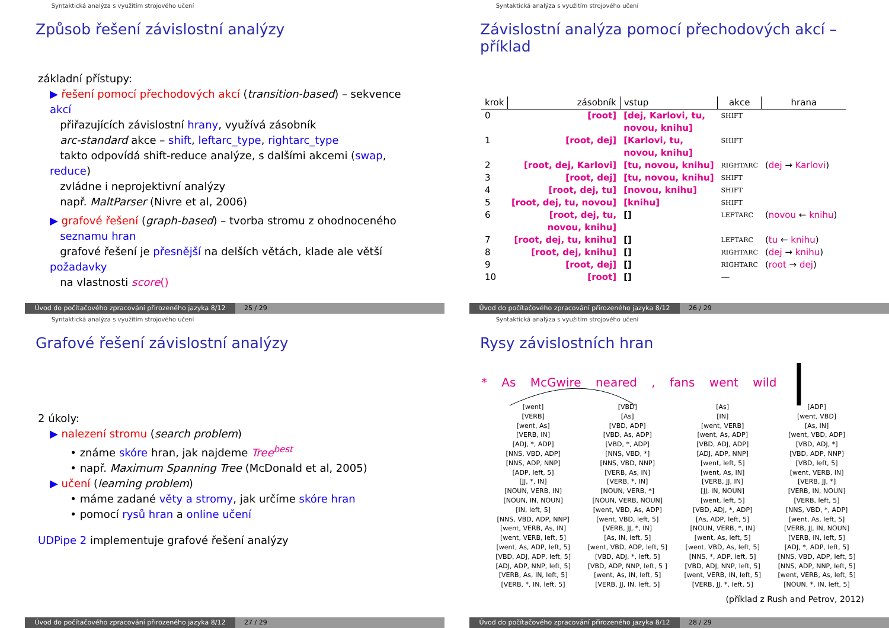Syntaktická analýza s využitím strojového učení
Způsob řešení závislostní analýzy
základní přístupy:
▶ řešení pomocí přechodových akcí (transition-based) – sekvence akcí
přiřazujících závislostní hrany, využívá zásobník
arc-standard akce – shift, leftarc_type, rightarc_type
takto odpovídá shift-reduce analýze, s dalšími akcemi (swap, reduce)
zvládne i neprojektivní analýzy
např. MaltParser (Nivre et al, 2006)
▶ grafové řešení (graph-based) – tvorba stromu z ohodnoceného
seznamu hran
grafové řešení je přesnější na delších větách, klade ale větší požadavky
na vlastnosti score()
Úvod do počítačového zpracování přirozeného jazyka 8/12 25 / 29
Syntaktická analýza s využitím strojového učení
Závislostní analýza pomocí přechodových akcí – příklad
| krok | zásobník | vstup | akce | hrana |
| --- | --- | --- | --- | --- |
| 0 | [root] | [dej, Karlovi, tu, novou, knihu] | SHIFT | |
| 1 | [root, dej] | [Karlovi, tu, novou, knihu] | SHIFT | |
| 2 | [root, dej, Karlovi] | [tu, novou, knihu] | RIGHTARC | ( dej → Karlovi ) |
| 3 | [root, dej] | [tu, novou, knihu] | SHIFT | |
| 4 | [root, dej, tu] | [novou, knihu] | SHIFT | |
| 5 | [root, dej, tu, novou] | [knihu] | SHIFT | |
| 6 | [root, dej, tu, novou, knihu] | [] | LEFTARC | ( novou ← knihu ) |
| 7 | [root, dej, tu, knihu] | [] | LEFTARC | ( tu ← knihu ) |
| 8 | [root, dej, knihu] | [] | RIGHTARC | ( dej → knihu ) |
| 9 | [root, dej] | [] | RIGHTARC | ( root → dej ) |
| 10 | [root] | [] | — | |
Úvod do počítačového zpracování přirozeného jazyka 8/12 26 / 29
Syntaktická analýza s využitím strojového učení
Grafové řešení závislostní analýzy
2 úkoly:
▶ nalezení stromu (search problem)
• známe skóre hran, jak najdeme Tree<sup>best</sup>
• např. Maximum Spanning Tree (McDonald et al, 2005)
▶ učení (learning problem)
• máme zadané věty a stromy, jak určíme skóre hran
• pomocí rysů hran a online učení
UDPipe 2 implementuje grafové řešení analýzy
Úvod do počítačového zpracování přirozeného jazyka 8/12 27 / 29
Syntaktická analýza s využitím strojového učení
Rysy závislostních hran
* As McGwire neared , fans went wild
[went]
[VERB]
[went, As]
[VERB, IN]
[ADJ, *, ADP]
[NNS, VBD, ADP]
[NNS, ADP, NNP]
[ADP, left, 5]
[JJ, *, IN]
[NOUN, VERB, IN]
[NOUN, IN, NOUN]
[IN, left, 5]
[NNS, VBD, ADP, NNP]
[went, VERB, As, IN]
[went, VERB, left, 5]
[went, As, ADP, left, 5]
[VBD, ADJ, ADP, left, 5]
[ADJ, ADP, NNP, left, 5]
[VERB, As, IN, left, 5]
[VERB, *, IN, left, 5]
[VBD]
[As]
[VBD, ADP]
[VBD, As, ADP]
[VBD, *, ADP]
[NNS, VBD, *]
[NNS, VBD, NNP]
[VERB, As, IN]
[VERB, *, IN]
[NOUN, VERB, *]
[NOUN, VERB, NOUN]
[went, VBD, As, ADP]
[went, VBD, left, 5]
[VERB, JJ, *, IN]
[As, IN, left, 5]
[went, VBD, ADP, left, 5]
[VBD, ADJ, *, left, 5]
[VBD, ADP, NNP, left, 5 ]
[went, As, IN, left, 5]
[VERB, JJ, IN, left, 5]
[As]
[IN]
[went, VERB]
[went, As, ADP]
[VBD, ADJ, ADP]
[ADJ, ADP, NNP]
[went, left, 5]
[went, As, IN]
[VERB, JJ, IN]
[JJ, IN, NOUN]
[went, left, 5]
[VBD, ADJ, *, ADP]
[As, ADP, left, 5]
[NOUN, VERB, *, IN]
[went, As, left, 5]
[went, VBD, As, left, 5]
[NNS, *, ADP, left, 5]
[VBD, ADJ, NNP, left, 5]
[went, VERB, IN, left, 5]
[VERB, JJ, *, left, 5]
[ADP]
[went, VBD]
[As, IN]
[went, VBD, ADP]
[VBD, ADJ, *]
[VBD, ADP, NNP]
[VBD, left, 5]
[went, VERB, IN]
[VERB, JJ, *]
[VERB, IN, NOUN]
[VERB, left, 5]
[NNS, VBD, *, ADP]
[went, As, left, 5]
[VERB, JJ, IN, NOUN]
[VERB, IN, left, 5]
[ADJ, *, ADP, left, 5]
[NNS, VBD, ADP, left, 5]
[NNS, ADP, NNP, left, 5]
[went, VERB, As, left, 5]
[NOUN, *, IN, left, 5]
(příklad z Rush and Petrov, 2012)
Úvod do počítačového zpracování přirozeného jazyka 8/12 28 / 29